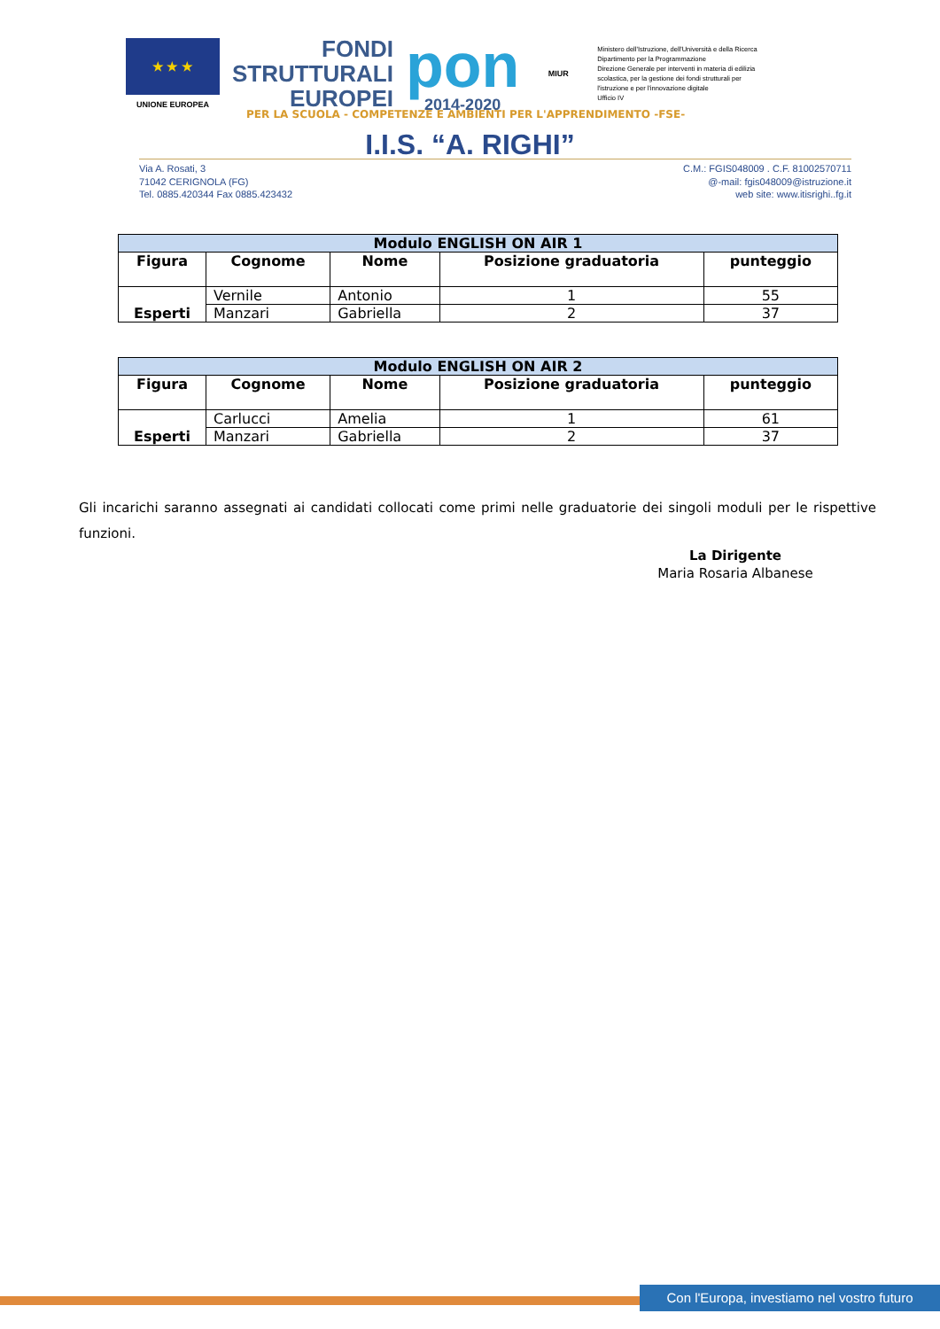★ ★ ★
UNIONE EUROPEA
FONDI
STRUTTURALI
EUROPEI
pon
2014-2020
MIUR
Ministero dell'Istruzione, dell'Università e della Ricerca
Dipartimento per la Programmazione
Direzione Generale per interventi in materia di edilizia
scolastica, per la gestione dei fondi strutturali per
l'istruzione e per l'innovazione digitale
Ufficio IV
PER LA SCUOLA - COMPETENZE E AMBIENTI PER L'APPRENDIMENTO -FSE-
I.I.S. “A. RIGHI”
Via A. Rosati, 3
71042 CERIGNOLA (FG)
Tel. 0885.420344 Fax 0885.423432
C.M.: FGIS048009 . C.F. 81002570711
@-mail: fgis048009@istruzione.it
web site: www.itisrighi..fg.it
| Modulo ENGLISH ON AIR 1 | | | | |
| --- | --- | --- | --- | --- |
| Figura | Cognome | Nome | Posizione graduatoria | punteggio |
| Esperti | Vernile | Antonio | 1 | 55 |
| | Manzari | Gabriella | 2 | 37 |
| Modulo ENGLISH ON AIR 2 | | | | |
| --- | --- | --- | --- | --- |
| Figura | Cognome | Nome | Posizione graduatoria | punteggio |
| Esperti | Carlucci | Amelia | 1 | 61 |
| | Manzari | Gabriella | 2 | 37 |
Gli incarichi saranno assegnati ai candidati collocati come primi nelle graduatorie dei singoli moduli per le rispettive funzioni.
La Dirigente
Maria Rosaria Albanese
Con l'Europa, investiamo nel vostro futuro